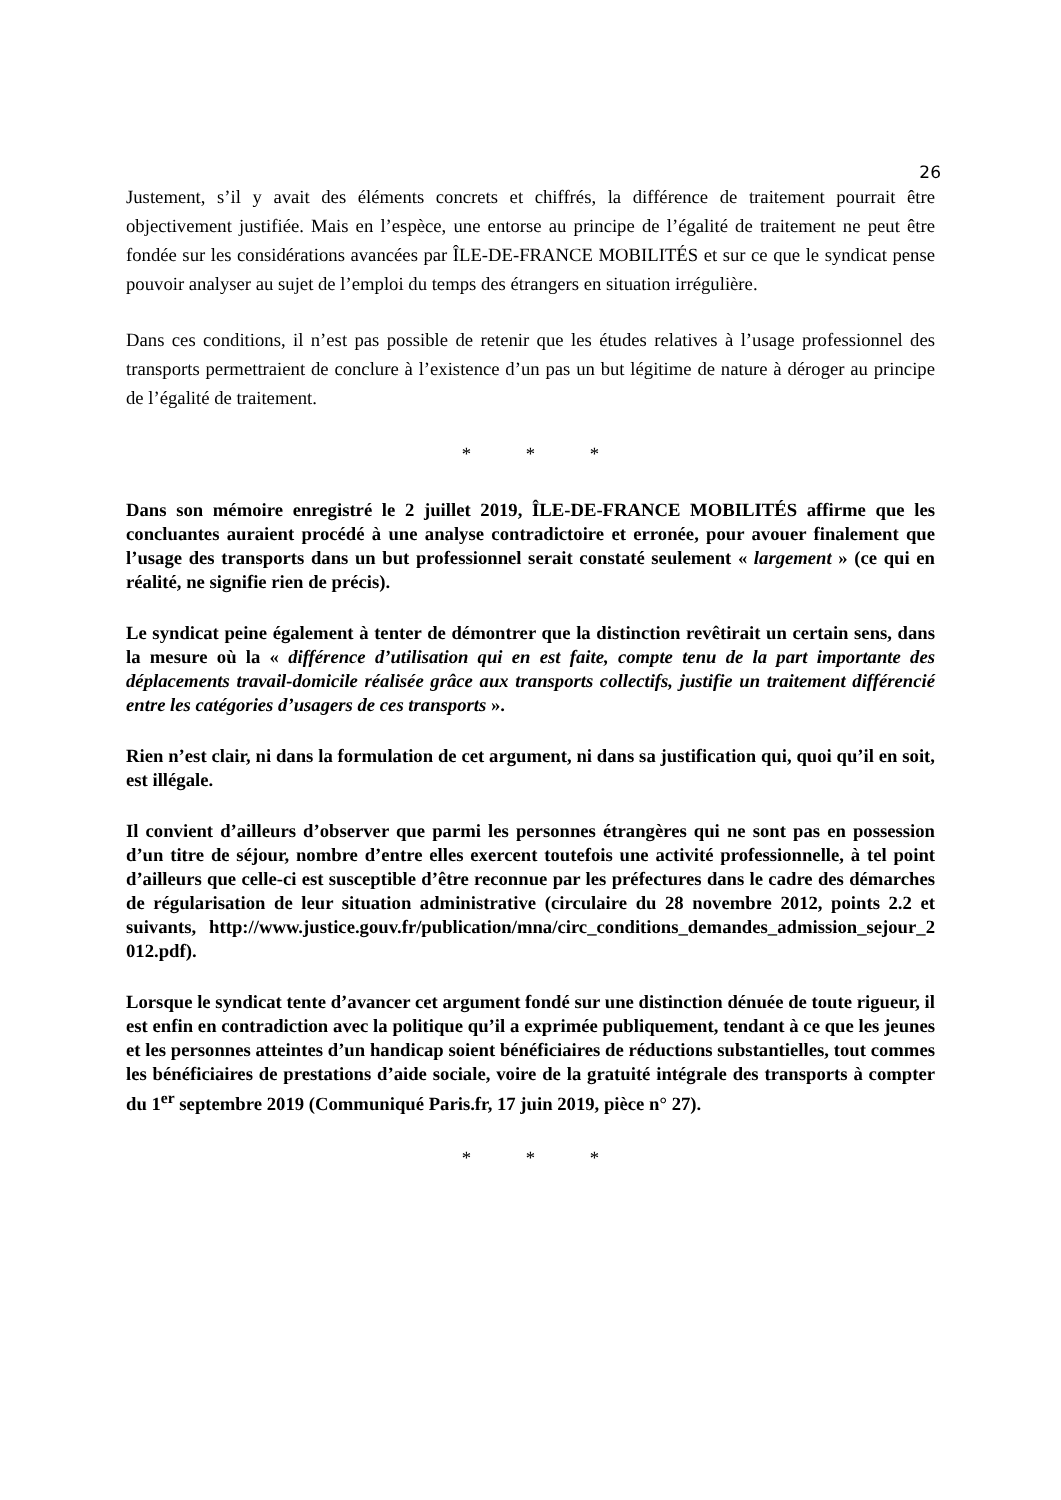26
Justement, s’il y avait des éléments concrets et chiffrés, la différence de traitement pourrait être objectivement justifiée. Mais en l’espèce, une entorse au principe de l’égalité de traitement ne peut être fondée sur les considérations avancées par ÎLE-DE-FRANCE MOBILITÉS et sur ce que le syndicat pense pouvoir analyser au sujet de l’emploi du temps des étrangers en situation irrégulière.
Dans ces conditions, il n’est pas possible de retenir que les études relatives à l’usage professionnel des transports permettraient de conclure à l’existence d’un pas un but légitime de nature à déroger au principe de l’égalité de traitement.
* * *
Dans son mémoire enregistré le 2 juillet 2019, ÎLE-DE-FRANCE MOBILITÉS affirme que les concluantes auraient procédé à une analyse contradictoire et erronée, pour avouer finalement que l’usage des transports dans un but professionnel serait constaté seulement « largement » (ce qui en réalité, ne signifie rien de précis).
Le syndicat peine également à tenter de démontrer que la distinction revêtirait un certain sens, dans la mesure où la « différence d’utilisation qui en est faite, compte tenu de la part importante des déplacements travail-domicile réalisée grâce aux transports collectifs, justifie un traitement différencié entre les catégories d’usagers de ces transports ».
Rien n’est clair, ni dans la formulation de cet argument, ni dans sa justification qui, quoi qu’il en soit, est illégale.
Il convient d’ailleurs d’observer que parmi les personnes étrangères qui ne sont pas en possession d’un titre de séjour, nombre d’entre elles exercent toutefois une activité professionnelle, à tel point d’ailleurs que celle-ci est susceptible d’être reconnue par les préfectures dans le cadre des démarches de régularisation de leur situation administrative (circulaire du 28 novembre 2012, points 2.2 et suivants, http://www.justice.gouv.fr/publication/mna/circ_conditions_demandes_admission_sejour_2012.pdf).
Lorsque le syndicat tente d’avancer cet argument fondé sur une distinction dénuée de toute rigueur, il est enfin en contradiction avec la politique qu’il a exprimée publiquement, tendant à ce que les jeunes et les personnes atteintes d’un handicap soient bénéficiaires de réductions substantielles, tout commes les bénéficiaires de prestations d’aide sociale, voire de la gratuité intégrale des transports à compter du 1<sup>er</sup> septembre 2019 (Communiqué Paris.fr, 17 juin 2019, pièce n° 27).
* * *